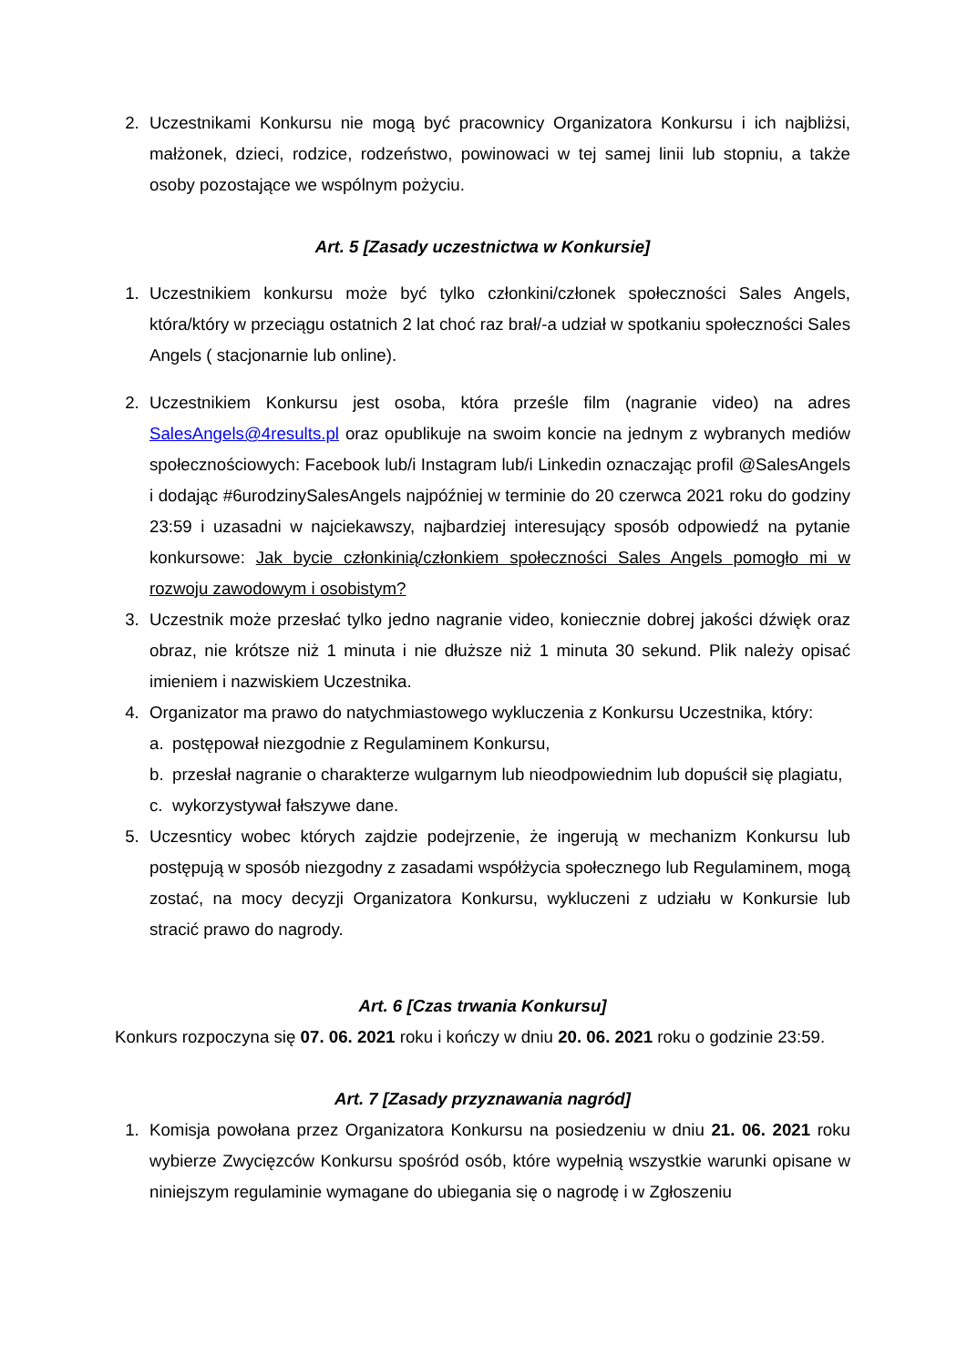2. Uczestnikami Konkursu nie mogą być pracownicy Organizatora Konkursu i ich najbliżsi, małżonek, dzieci, rodzice, rodzeństwo, powinowaci w tej samej linii lub stopniu, a także osoby pozostające we wspólnym pożyciu.
Art. 5 [Zasady uczestnictwa w Konkursie]
1. Uczestnikiem konkursu może być tylko członkini/członek społeczności Sales Angels, która/który w przeciągu ostatnich 2 lat choć raz brał/-a udział w spotkaniu społeczności Sales Angels ( stacjonarnie lub online).
2. Uczestnikiem Konkursu jest osoba, która prześle film (nagranie video) na adres SalesAngels@4results.pl oraz opublikuje na swoim koncie na jednym z wybranych mediów społecznościowych: Facebook lub/i Instagram lub/i Linkedin oznaczając profil @SalesAngels i dodając #6urodzinySalesAngels najpóźniej w terminie do 20 czerwca 2021 roku do godziny 23:59 i uzasadni w najciekawszy, najbardziej interesujący sposób odpowiedź na pytanie konkursowe: Jak bycie członkinią/członkiem społeczności Sales Angels pomogło mi w rozwoju zawodowym i osobistym?
3. Uczestnik może przesłać tylko jedno nagranie video, koniecznie dobrej jakości dźwięk oraz obraz, nie krótsze niż 1 minuta i nie dłuższe niż 1 minuta 30 sekund. Plik należy opisać imieniem i nazwiskiem Uczestnika.
4. Organizator ma prawo do natychmiastowego wykluczenia z Konkursu Uczestnika, który:
a. postępował niezgodnie z Regulaminem Konkursu,
b. przesłał nagranie o charakterze wulgarnym lub nieodpowiednim lub dopuścił się plagiatu,
c. wykorzystywał fałszywe dane.
5. Uczesnticy wobec których zajdzie podejrzenie, że ingerują w mechanizm Konkursu lub postępują w sposób niezgodny z zasadami współżycia społecznego lub Regulaminem, mogą zostać, na mocy decyzji Organizatora Konkursu, wykluczeni z udziału w Konkursie lub stracić prawo do nagrody.
Art. 6 [Czas trwania Konkursu]
Konkurs rozpoczyna się 07. 06. 2021 roku i kończy w dniu 20. 06. 2021 roku o godzinie 23:59.
Art. 7 [Zasady przyznawania nagród]
1. Komisja powołana przez Organizatora Konkursu na posiedzeniu w dniu 21. 06. 2021 roku wybierze Zwycięzców Konkursu spośród osób, które wypełnią wszystkie warunki opisane w niniejszym regulaminie wymagane do ubiegania się o nagrodę i w Zgłoszeniu